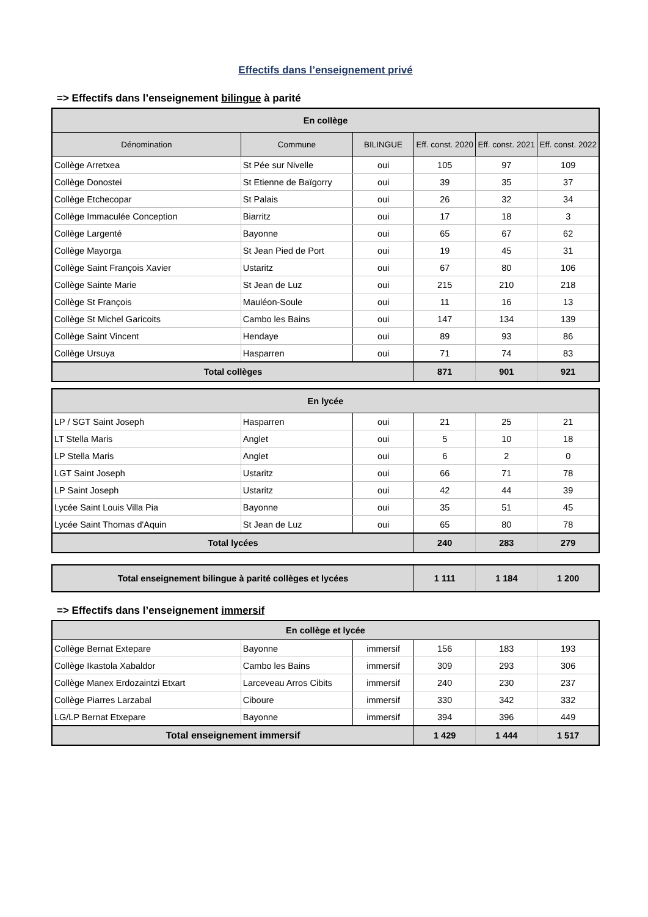Effectifs dans l’enseignement privé
=> Effectifs dans l’enseignement bilingue à parité
| En collège | | | | | |
| --- | --- | --- | --- | --- | --- |
| Dénomination | Commune | BILINGUE | Eff. const. 2020 | Eff. const. 2021 | Eff. const. 2022 |
| Collège Arretxea | St Pée sur Nivelle | oui | 105 | 97 | 109 |
| Collège Donostei | St Etienne de Baïgorry | oui | 39 | 35 | 37 |
| Collège Etchecopar | St Palais | oui | 26 | 32 | 34 |
| Collège Immaculée Conception | Biarritz | oui | 17 | 18 | 3 |
| Collège Largenté | Bayonne | oui | 65 | 67 | 62 |
| Collège Mayorga | St Jean Pied de Port | oui | 19 | 45 | 31 |
| Collège Saint François Xavier | Ustaritz | oui | 67 | 80 | 106 |
| Collège Sainte Marie | St Jean de Luz | oui | 215 | 210 | 218 |
| Collège St François | Mauléon-Soule | oui | 11 | 16 | 13 |
| Collège St Michel Garicoits | Cambo les Bains | oui | 147 | 134 | 139 |
| Collège Saint Vincent | Hendaye | oui | 89 | 93 | 86 |
| Collège Ursuya | Hasparren | oui | 71 | 74 | 83 |
| Total collèges | | | 871 | 901 | 921 |
| En lycée | | | | | |
| --- | --- | --- | --- | --- | --- |
| LP / SGT Saint Joseph | Hasparren | oui | 21 | 25 | 21 |
| LT Stella Maris | Anglet | oui | 5 | 10 | 18 |
| LP Stella Maris | Anglet | oui | 6 | 2 | 0 |
| LGT Saint Joseph | Ustaritz | oui | 66 | 71 | 78 |
| LP Saint Joseph | Ustaritz | oui | 42 | 44 | 39 |
| Lycée Saint Louis Villa Pia | Bayonne | oui | 35 | 51 | 45 |
| Lycée Saint Thomas d'Aquin | St Jean de Luz | oui | 65 | 80 | 78 |
| Total lycées | | | 240 | 283 | 279 |
| Total enseignement bilingue à parité collèges et lycées | 1 111 | 1 184 | 1 200 |
=> Effectifs dans l’enseignement immersif
| En collège et lycée | | | | | |
| --- | --- | --- | --- | --- | --- |
| Collège Bernat Extepare | Bayonne | immersif | 156 | 183 | 193 |
| Collège Ikastola Xabaldor | Cambo les Bains | immersif | 309 | 293 | 306 |
| Collège Manex Erdozaintzi Etxart | Larceveau Arros Cibits | immersif | 240 | 230 | 237 |
| Collège Piarres Larzabal | Ciboure | immersif | 330 | 342 | 332 |
| LG/LP Bernat Etxepare | Bayonne | immersif | 394 | 396 | 449 |
| Total enseignement immersif | | | 1 429 | 1 444 | 1 517 |